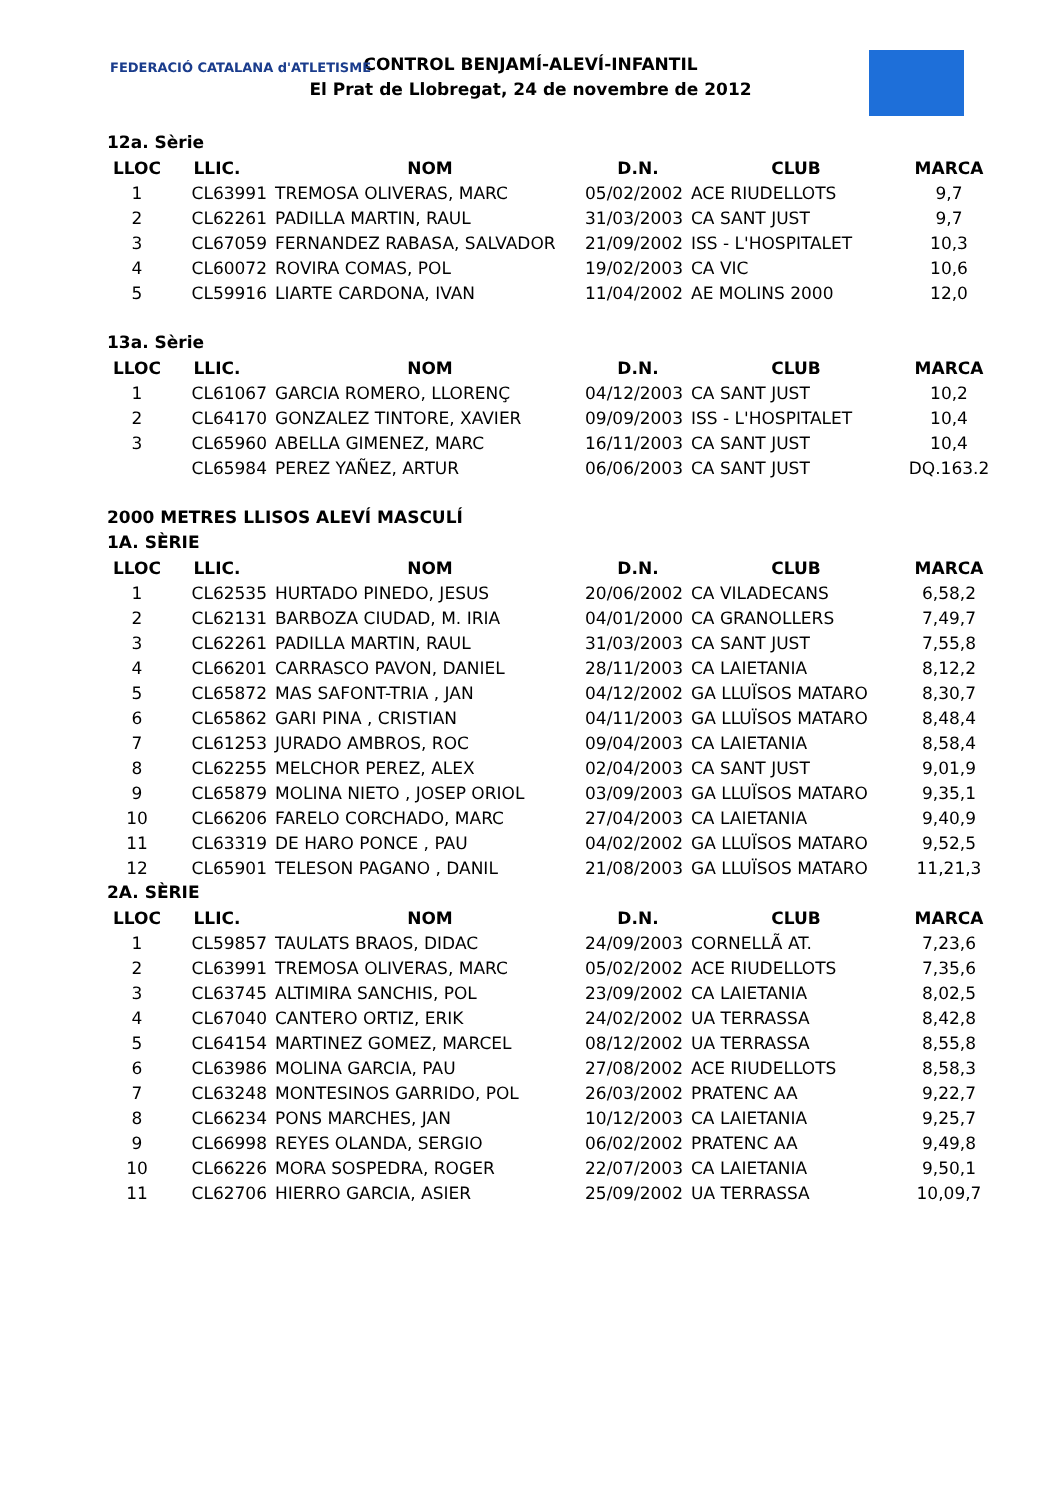FEDERACIÓ CATALANA d'ATLETISME
CONTROL BENJAMÍ-ALEVÍ-INFANTIL
El Prat de Llobregat, 24 de novembre de 2012
12a. Sèrie
| LLOC | LLIC. | NOM | D.N. | CLUB | MARCA |
| --- | --- | --- | --- | --- | --- |
| 1 | CL63991 | TREMOSA OLIVERAS, MARC | 05/02/2002 | ACE RIUDELLOTS | 9,7 |
| 2 | CL62261 | PADILLA MARTIN, RAUL | 31/03/2003 | CA SANT JUST | 9,7 |
| 3 | CL67059 | FERNANDEZ RABASA, SALVADOR | 21/09/2002 | ISS - L'HOSPITALET | 10,3 |
| 4 | CL60072 | ROVIRA COMAS, POL | 19/02/2003 | CA VIC | 10,6 |
| 5 | CL59916 | LIARTE CARDONA, IVAN | 11/04/2002 | AE MOLINS 2000 | 12,0 |
13a. Sèrie
| LLOC | LLIC. | NOM | D.N. | CLUB | MARCA |
| --- | --- | --- | --- | --- | --- |
| 1 | CL61067 | GARCIA ROMERO, LLORENÇ | 04/12/2003 | CA SANT JUST | 10,2 |
| 2 | CL64170 | GONZALEZ TINTORE, XAVIER | 09/09/2003 | ISS - L'HOSPITALET | 10,4 |
| 3 | CL65960 | ABELLA GIMENEZ, MARC | 16/11/2003 | CA SANT JUST | 10,4 |
| | CL65984 | PEREZ YAÑEZ, ARTUR | 06/06/2003 | CA SANT JUST | DQ.163.2 |
2000 METRES LLISOS ALEVÍ MASCULÍ
1A. SÈRIE
| LLOC | LLIC. | NOM | D.N. | CLUB | MARCA |
| --- | --- | --- | --- | --- | --- |
| 1 | CL62535 | HURTADO PINEDO, JESUS | 20/06/2002 | CA VILADECANS | 6,58,2 |
| 2 | CL62131 | BARBOZA CIUDAD, M. IRIA | 04/01/2000 | CA GRANOLLERS | 7,49,7 |
| 3 | CL62261 | PADILLA MARTIN, RAUL | 31/03/2003 | CA SANT JUST | 7,55,8 |
| 4 | CL66201 | CARRASCO PAVON, DANIEL | 28/11/2003 | CA LAIETANIA | 8,12,2 |
| 5 | CL65872 | MAS SAFONT-TRIA , JAN | 04/12/2002 | GA LLUÏSOS MATARO | 8,30,7 |
| 6 | CL65862 | GARI PINA , CRISTIAN | 04/11/2003 | GA LLUÏSOS MATARO | 8,48,4 |
| 7 | CL61253 | JURADO AMBROS, ROC | 09/04/2003 | CA LAIETANIA | 8,58,4 |
| 8 | CL62255 | MELCHOR PEREZ, ALEX | 02/04/2003 | CA SANT JUST | 9,01,9 |
| 9 | CL65879 | MOLINA NIETO , JOSEP ORIOL | 03/09/2003 | GA LLUÏSOS MATARO | 9,35,1 |
| 10 | CL66206 | FARELO CORCHADO, MARC | 27/04/2003 | CA LAIETANIA | 9,40,9 |
| 11 | CL63319 | DE HARO PONCE , PAU | 04/02/2002 | GA LLUÏSOS MATARO | 9,52,5 |
| 12 | CL65901 | TELESON PAGANO , DANIL | 21/08/2003 | GA LLUÏSOS MATARO | 11,21,3 |
2A. SÈRIE
| LLOC | LLIC. | NOM | D.N. | CLUB | MARCA |
| --- | --- | --- | --- | --- | --- |
| 1 | CL59857 | TAULATS BRAOS, DIDAC | 24/09/2003 | CORNELLÃ AT. | 7,23,6 |
| 2 | CL63991 | TREMOSA OLIVERAS, MARC | 05/02/2002 | ACE RIUDELLOTS | 7,35,6 |
| 3 | CL63745 | ALTIMIRA SANCHIS, POL | 23/09/2002 | CA LAIETANIA | 8,02,5 |
| 4 | CL67040 | CANTERO ORTIZ, ERIK | 24/02/2002 | UA TERRASSA | 8,42,8 |
| 5 | CL64154 | MARTINEZ GOMEZ, MARCEL | 08/12/2002 | UA TERRASSA | 8,55,8 |
| 6 | CL63986 | MOLINA GARCIA, PAU | 27/08/2002 | ACE RIUDELLOTS | 8,58,3 |
| 7 | CL63248 | MONTESINOS GARRIDO, POL | 26/03/2002 | PRATENC AA | 9,22,7 |
| 8 | CL66234 | PONS MARCHES, JAN | 10/12/2003 | CA LAIETANIA | 9,25,7 |
| 9 | CL66998 | REYES OLANDA, SERGIO | 06/02/2002 | PRATENC AA | 9,49,8 |
| 10 | CL66226 | MORA SOSPEDRA, ROGER | 22/07/2003 | CA LAIETANIA | 9,50,1 |
| 11 | CL62706 | HIERRO GARCIA, ASIER | 25/09/2002 | UA TERRASSA | 10,09,7 |